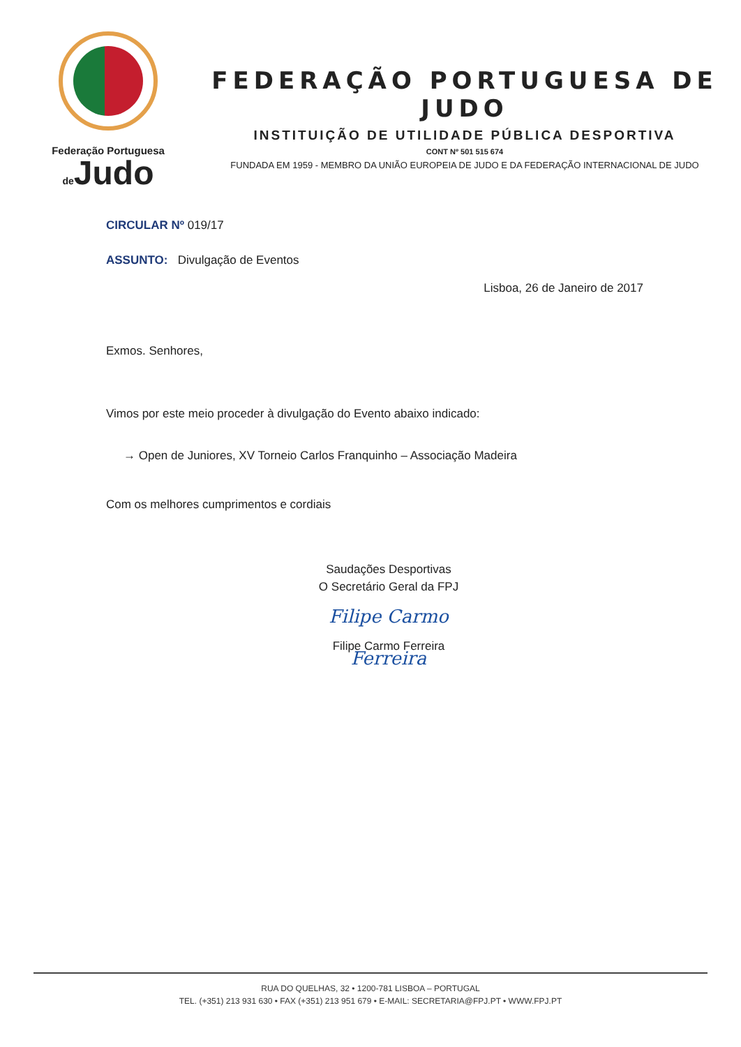Federação Portuguesa
de Judo
FEDERAÇÃO PORTUGUESA DE JUDO
INSTITUIÇÃO DE UTILIDADE PÚBLICA DESPORTIVA
CONT Nº 501 515 674
FUNDADA EM 1959 - MEMBRO DA UNIÃO EUROPEIA DE JUDO E DA FEDERAÇÃO INTERNACIONAL DE JUDO
CIRCULAR Nº 019/17
ASSUNTO: Divulgação de Eventos
Lisboa, 26 de Janeiro de 2017
Exmos. Senhores,
Vimos por este meio proceder à divulgação do Evento abaixo indicado:
→ Open de Juniores, XV Torneio Carlos Franquinho – Associação Madeira
Com os melhores cumprimentos e cordiais
Saudações Desportivas
O Secretário Geral da FPJ
Filipe Carmo Ferreira
Filipe Carmo Ferreira
RUA DO QUELHAS, 32 • 1200-781 LISBOA – PORTUGAL
TEL. (+351) 213 931 630 • FAX (+351) 213 951 679 • E-MAIL: SECRETARIA@FPJ.PT • WWW.FPJ.PT